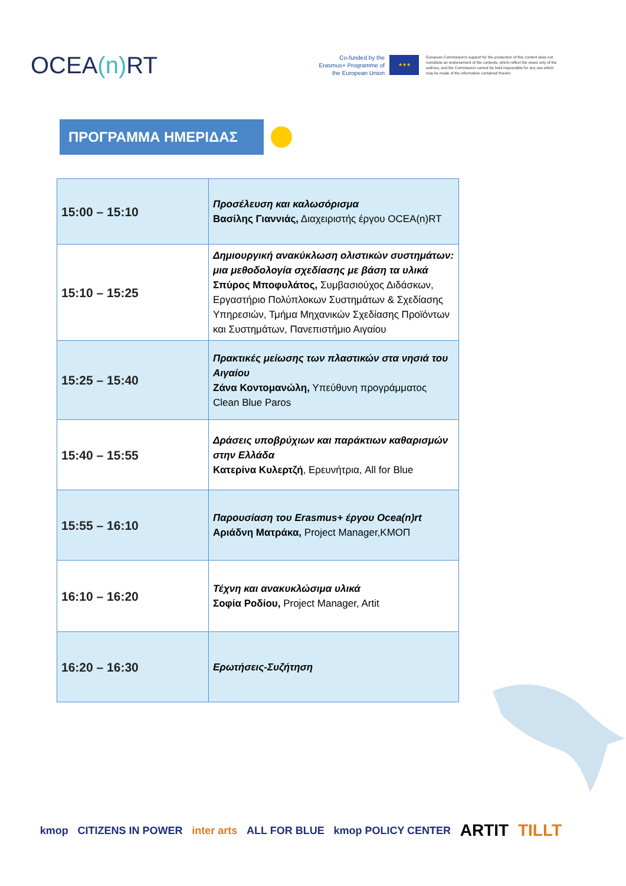OCEA(n) RT
Co-funded by the Erasmus+ Programme of the European Union
★★★
European Commission's support for the production of this content does not constitute an endorsement of the contents, which reflect the views only of the authors, and the Commission cannot be held responsible for any use which may be made of the information contained therein.
ΠΡΟΓΡΑΜΜΑ ΗΜΕΡΙΔΑΣ
| 15:00 – 15:10 | Προσέλευση και καλωσόρισμα Βασίλης Γιαννιάς, Διαχειριστής έργου OCEA(n)RT |
| 15:10 – 15:25 | Δημιουργική ανακύκλωση ολιστικών συστημάτων: μια μεθοδολογία σχεδίασης με βάση τα υλικά Σπύρος Μποφυλάτος, Συμβασιούχος Διδάσκων, Εργαστήριο Πολύπλοκων Συστημάτων & Σχεδίασης Υπηρεσιών, Τμήμα Μηχανικών Σχεδίασης Προϊόντων και Συστημάτων, Πανεπιστήμιο Αιγαίου |
| 15:25 – 15:40 | Πρακτικές μείωσης των πλαστικών στα νησιά του Αιγαίου Ζάνα Κοντομανώλη, Υπεύθυνη προγράμματος Clean Blue Paros |
| 15:40 – 15:55 | Δράσεις υποβρύχιων και παράκτιων καθαρισμών στην Ελλάδα Κατερίνα Κυλερτζή , Ερευνήτρια, All for Blue |
| 15:55 – 16:10 | Παρουσίαση του Erasmus+ έργου Ocea(n)rt Αριάδνη Ματράκα, Project Manager,ΚΜΟΠ |
| 16:10 – 16:20 | Τέχνη και ανακυκλώσιμα υλικά Σοφία Ροδίου, Project Manager, Artit |
| 16:20 – 16:30 | Ερωτήσεις-Συζήτηση |
kmop CITIZENS IN POWER inter arts ALL FOR BLUE kmop POLICY CENTER ARTIT TILLT